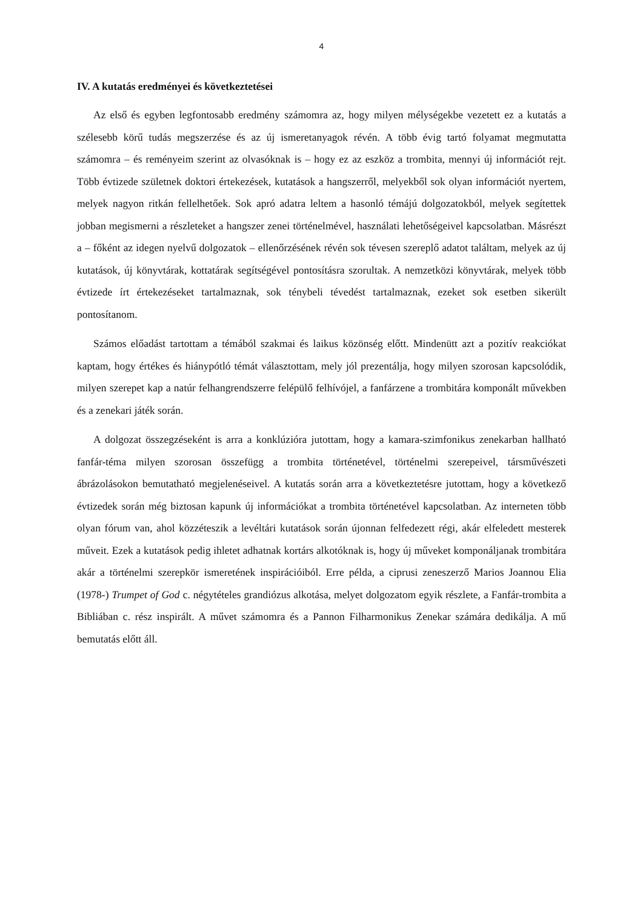4
IV. A kutatás eredményei és következtetései
Az első és egyben legfontosabb eredmény számomra az, hogy milyen mélységekbe vezetett ez a kutatás a szélesebb körű tudás megszerzése és az új ismeretanyagok révén. A több évig tartó folyamat megmutatta számomra – és reményeim szerint az olvasóknak is – hogy ez az eszköz a trombita, mennyi új információt rejt. Több évtizede születnek doktori értekezések, kutatások a hangszerről, melyekből sok olyan információt nyertem, melyek nagyon ritkán fellelhetőek. Sok apró adatra leltem a hasonló témájú dolgozatokból, melyek segítettek jobban megismerni a részleteket a hangszer zenei történelmével, használati lehetőségeivel kapcsolatban. Másrészt a – főként az idegen nyelvű dolgozatok – ellenőrzésének révén sok tévesen szereplő adatot találtam, melyek az új kutatások, új könyvtárak, kottatárak segítségével pontosításra szorultak. A nemzetközi könyvtárak, melyek több évtizede írt értekezéseket tartalmaznak, sok ténybeli tévedést tartalmaznak, ezeket sok esetben sikerült pontosítanom.
Számos előadást tartottam a témából szakmai és laikus közönség előtt. Mindenütt azt a pozitív reakciókat kaptam, hogy értékes és hiánypótló témát választottam, mely jól prezentálja, hogy milyen szorosan kapcsolódik, milyen szerepet kap a natúr felhangrendszerre felépülő felhívójel, a fanfárzene a trombitára komponált művekben és a zenekari játék során.
A dolgozat összegzéseként is arra a konklúzióra jutottam, hogy a kamara-szimfonikus zenekarban hallható fanfár-téma milyen szorosan összefügg a trombita történetével, történelmi szerepeivel, társművészeti ábrázolásokon bemutatható megjelenéseivel. A kutatás során arra a következtetésre jutottam, hogy a következő évtizedek során még biztosan kapunk új információkat a trombita történetével kapcsolatban. Az interneten több olyan fórum van, ahol közzéteszik a levéltári kutatások során újonnan felfedezett régi, akár elfeledett mesterek műveit. Ezek a kutatások pedig ihletet adhatnak kortárs alkotóknak is, hogy új műveket komponáljanak trombitára akár a történelmi szerepkör ismeretének inspirációiból. Erre példa, a ciprusi zeneszerző Marios Joannou Elia (1978-) Trumpet of God c. négytételes grandiózus alkotása, melyet dolgozatom egyik részlete, a Fanfár-trombita a Bibliában c. rész inspirált. A művet számomra és a Pannon Filharmonikus Zenekar számára dedikálja. A mű bemutatás előtt áll.